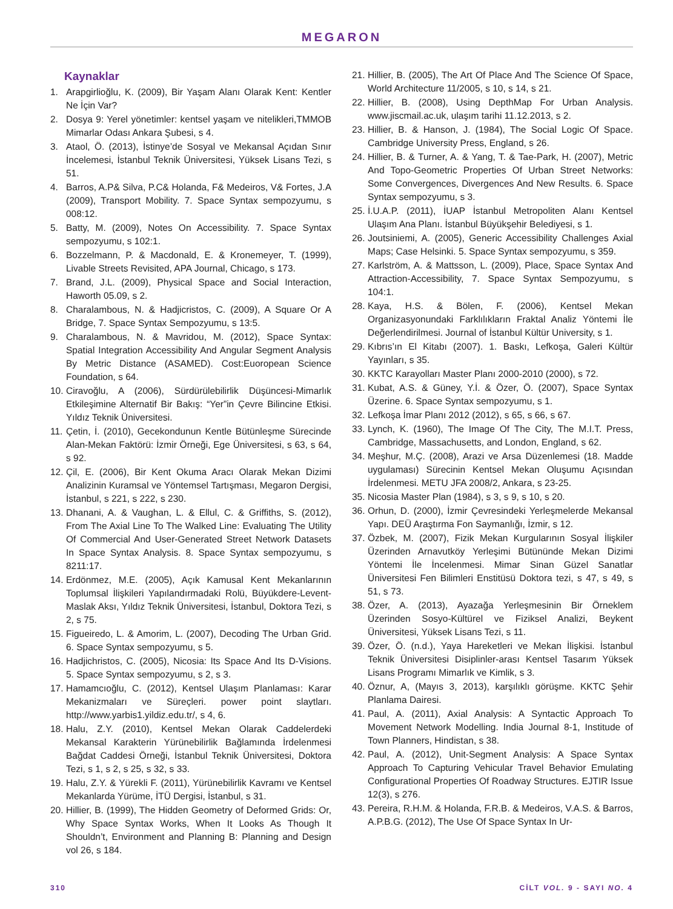MEGARON
Kaynaklar
1. Arapgirlioğlu, K. (2009), Bir Yaşam Alanı Olarak Kent: Kentler Ne İçin Var?
2. Dosya 9: Yerel yönetimler: kentsel yaşam ve nitelikleri,TMMOB Mimarlar Odası Ankara Şubesi, s 4.
3. Ataol, Ö. (2013), İstinye’de Sosyal ve Mekansal Açıdan Sınır İncelemesi, İstanbul Teknik Üniversitesi, Yüksek Lisans Tezi, s 51.
4. Barros, A.P& Silva, P.C& Holanda, F& Medeiros, V& Fortes, J.A (2009), Transport Mobility. 7. Space Syntax sempozyumu, s 008:12.
5. Batty, M. (2009), Notes On Accessibility. 7. Space Syntax sempozyumu, s 102:1.
6. Bozzelmann, P. & Macdonald, E. & Kronemeyer, T. (1999), Livable Streets Revisited, APA Journal, Chicago, s 173.
7. Brand, J.L. (2009), Physical Space and Social Interaction, Haworth 05.09, s 2.
8. Charalambous, N. & Hadjicristos, C. (2009), A Square Or A Bridge, 7. Space Syntax Sempozyumu, s 13:5.
9. Charalambous, N. & Mavridou, M. (2012), Space Syntax: Spatial Integration Accessibility And Angular Segment Analysis By Metric Distance (ASAMED). Cost:Euoropean Science Foundation, s 64.
10. Ciravoğlu, A (2006), Sürdürülebilirlik Düşüncesi-Mimarlık Etkileşimine Alternatif Bir Bakış: “Yer”in Çevre Bilincine Etkisi. Yıldız Teknik Üniversitesi.
11. Çetin, İ. (2010), Gecekondunun Kentle Bütünleşme Sürecinde Alan-Mekan Faktörü: İzmir Örneği, Ege Üniversitesi, s 63, s 64, s 92.
12. Çil, E. (2006), Bir Kent Okuma Aracı Olarak Mekan Dizimi Analizinin Kuramsal ve Yöntemsel Tartışması, Megaron Dergisi, İstanbul, s 221, s 222, s 230.
13. Dhanani, A. & Vaughan, L. & Ellul, C. & Griffiths, S. (2012), From The Axial Line To The Walked Line: Evaluating The Utility Of Commercial And User-Generated Street Network Datasets In Space Syntax Analysis. 8. Space Syntax sempozyumu, s 8211:17.
14. Erdönmez, M.E. (2005), Açık Kamusal Kent Mekanlarının Toplumsal İlişkileri Yapılandırmadaki Rolü, Büyükdere-Levent-Maslak Aksı, Yıldız Teknik Üniversitesi, İstanbul, Doktora Tezi, s 2, s 75.
15. Figueiredo, L. & Amorim, L. (2007), Decoding The Urban Grid. 6. Space Syntax sempozyumu, s 5.
16. Hadjichristos, C. (2005), Nicosia: Its Space And Its D-Visions. 5. Space Syntax sempozyumu, s 2, s 3.
17. Hamamcıoğlu, C. (2012), Kentsel Ulaşım Planlaması: Karar Mekanizmaları ve Süreçleri. power point slaytları. http://www.yarbis1.yildiz.edu.tr/, s 4, 6.
18. Halu, Z.Y. (2010), Kentsel Mekan Olarak Caddelerdeki Mekansal Karakterin Yürünebilirlik Bağlamında İrdelenmesi Bağdat Caddesi Örneği, İstanbul Teknik Üniversitesi, Doktora Tezi, s 1, s 2, s 25, s 32, s 33.
19. Halu, Z.Y. & Yürekli F. (2011), Yürünebilirlik Kavramı ve Kentsel Mekanlarda Yürüme, İTÜ Dergisi, İstanbul, s 31.
20. Hillier, B. (1999), The Hidden Geometry of Deformed Grids: Or, Why Space Syntax Works, When It Looks As Though It Shouldn’t, Environment and Planning B: Planning and Design vol 26, s 184.
21. Hillier, B. (2005), The Art Of Place And The Science Of Space, World Architecture 11/2005, s 10, s 14, s 21.
22. Hillier, B. (2008), Using DepthMap For Urban Analysis. www.jiscmail.ac.uk, ulaşım tarihi 11.12.2013, s 2.
23. Hillier, B. & Hanson, J. (1984), The Social Logic Of Space. Cambridge University Press, England, s 26.
24. Hillier, B. & Turner, A. & Yang, T. & Tae-Park, H. (2007), Metric And Topo-Geometric Properties Of Urban Street Networks: Some Convergences, Divergences And New Results. 6. Space Syntax sempozyumu, s 3.
25. İ.U.A.P. (2011), İUAP İstanbul Metropoliten Alanı Kentsel Ulaşım Ana Planı. İstanbul Büyükşehir Belediyesi, s 1.
26. Joutsiniemi, A. (2005), Generic Accessibility Challenges Axial Maps; Case Helsinki. 5. Space Syntax sempozyumu, s 359.
27. Karlström, A. & Mattsson, L. (2009), Place, Space Syntax And Attraction-Accessibility, 7. Space Syntax Sempozyumu, s 104:1.
28. Kaya, H.S. & Bölen, F. (2006), Kentsel Mekan Organizasyonundaki Farklılıkların Fraktal Analiz Yöntemi İle Değerlendirilmesi. Journal of İstanbul Kültür University, s 1.
29. Kıbrıs’ın El Kitabı (2007). 1. Baskı, Lefkoşa, Galeri Kültür Yayınları, s 35.
30. KKTC Karayolları Master Planı 2000-2010 (2000), s 72.
31. Kubat, A.S. & Güney, Y.İ. & Özer, Ö. (2007), Space Syntax Üzerine. 6. Space Syntax sempozyumu, s 1.
32. Lefkoşa İmar Planı 2012 (2012), s 65, s 66, s 67.
33. Lynch, K. (1960), The Image Of The City, The M.I.T. Press, Cambridge, Massachusetts, and London, England, s 62.
34. Meşhur, M.Ç. (2008), Arazi ve Arsa Düzenlemesi (18. Madde uygulaması) Sürecinin Kentsel Mekan Oluşumu Açısından İrdelenmesi. METU JFA 2008/2, Ankara, s 23-25.
35. Nicosia Master Plan (1984), s 3, s 9, s 10, s 20.
36. Orhun, D. (2000), İzmir Çevresindeki Yerleşmelerde Mekansal Yapı. DEÜ Araştırma Fon Saymanlığı, İzmir, s 12.
37. Özbek, M. (2007), Fizik Mekan Kurgularının Sosyal İlişkiler Üzerinden Arnavutköy Yerleşimi Bütününde Mekan Dizimi Yöntemi İle İncelenmesi. Mimar Sinan Güzel Sanatlar Üniversitesi Fen Bilimleri Enstitüsü Doktora tezi, s 47, s 49, s 51, s 73.
38. Özer, A. (2013), Ayazağa Yerleşmesinin Bir Örneklem Üzerinden Sosyo-Kültürel ve Fiziksel Analizi, Beykent Üniversitesi, Yüksek Lisans Tezi, s 11.
39. Özer, Ö. (n.d.), Yaya Hareketleri ve Mekan İlişkisi. İstanbul Teknik Üniversitesi Disiplinler-arası Kentsel Tasarım Yüksek Lisans Programı Mimarlık ve Kimlik, s 3.
40. Öznur, A, (Mayıs 3, 2013), karşılıklı görüşme. KKTC Şehir Planlama Dairesi.
41. Paul, A. (2011), Axial Analysis: A Syntactic Approach To Movement Network Modelling. India Journal 8-1, Institude of Town Planners, Hindistan, s 38.
42. Paul, A. (2012), Unit-Segment Analysis: A Space Syntax Approach To Capturing Vehicular Travel Behavior Emulating Configurational Properties Of Roadway Structures. EJTIR Issue 12(3), s 276.
43. Pereira, R.H.M. & Holanda, F.R.B. & Medeiros, V.A.S. & Barros, A.P.B.G. (2012), The Use Of Space Syntax In Ur-
310 CİLT VOL. 9 - SAYI NO. 4